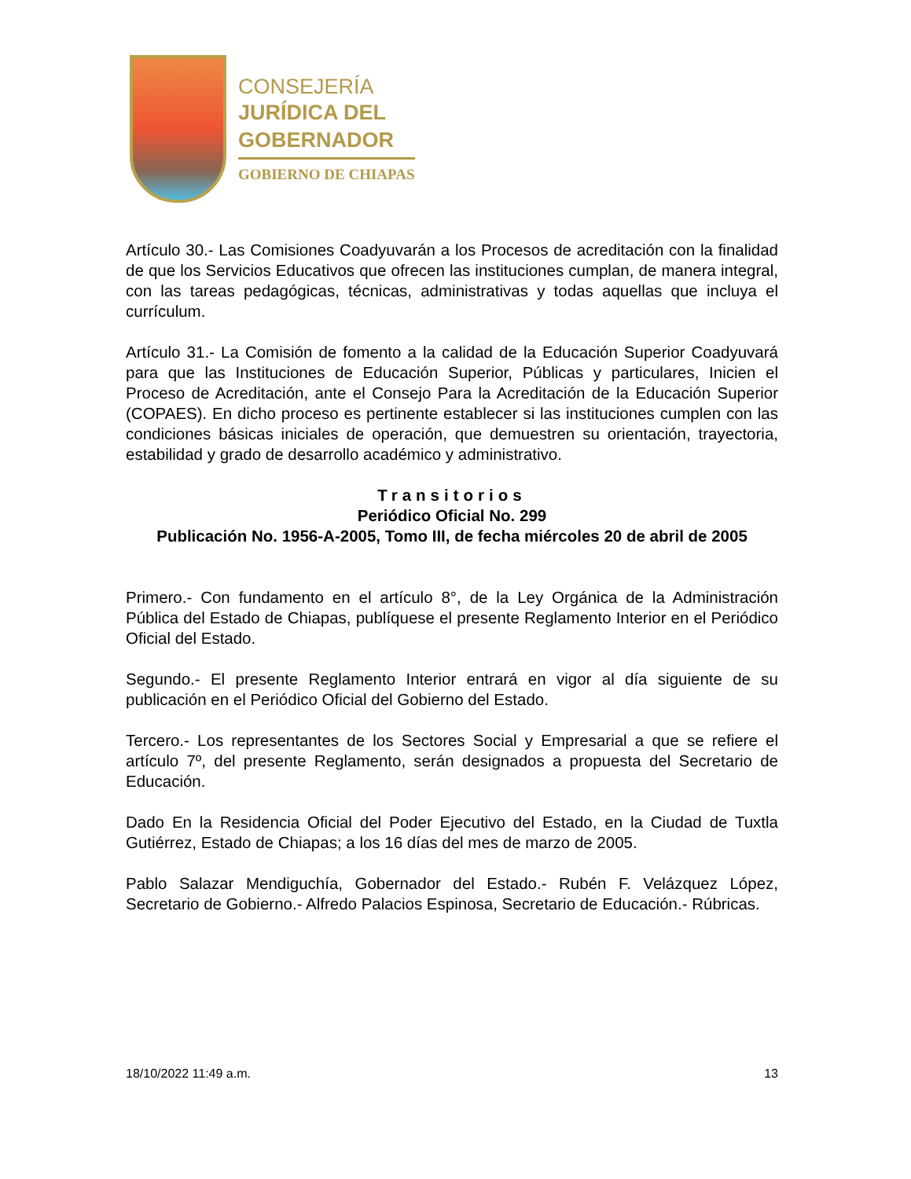CONSEJERÍA
JURÍDICA DEL
GOBERNADOR
GOBIERNO DE CHIAPAS
Artículo 30.- Las Comisiones Coadyuvarán a los Procesos de acreditación con la finalidad de que los Servicios Educativos que ofrecen las instituciones cumplan, de manera integral, con las tareas pedagógicas, técnicas, administrativas y todas aquellas que incluya el currículum.
Artículo 31.- La Comisión de fomento a la calidad de la Educación Superior Coadyuvará para que las Instituciones de Educación Superior, Públicas y particulares, Inicien el Proceso de Acreditación, ante el Consejo Para la Acreditación de la Educación Superior (COPAES). En dicho proceso es pertinente establecer si las instituciones cumplen con las condiciones básicas iniciales de operación, que demuestren su orientación, trayectoria, estabilidad y grado de desarrollo académico y administrativo.
Transitorios
Periódico Oficial No. 299
Publicación No. 1956-A-2005, Tomo III, de fecha miércoles 20 de abril de 2005
Primero.- Con fundamento en el artículo 8°, de la Ley Orgánica de la Administración Pública del Estado de Chiapas, publíquese el presente Reglamento Interior en el Periódico Oficial del Estado.
Segundo.- El presente Reglamento Interior entrará en vigor al día siguiente de su publicación en el Periódico Oficial del Gobierno del Estado.
Tercero.- Los representantes de los Sectores Social y Empresarial a que se refiere el artículo 7º, del presente Reglamento, serán designados a propuesta del Secretario de Educación.
Dado En la Residencia Oficial del Poder Ejecutivo del Estado, en la Ciudad de Tuxtla Gutiérrez, Estado de Chiapas; a los 16 días del mes de marzo de 2005.
Pablo Salazar Mendiguchía, Gobernador del Estado.- Rubén F. Velázquez López, Secretario de Gobierno.- Alfredo Palacios Espinosa, Secretario de Educación.- Rúbricas.
18/10/2022 11:49 a.m. 13